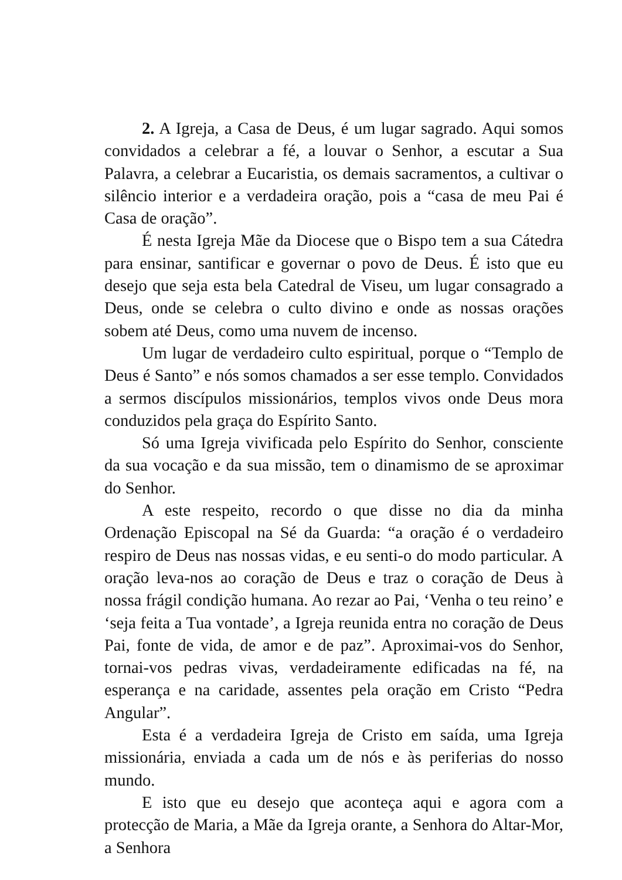2. A Igreja, a Casa de Deus, é um lugar sagrado. Aqui somos convidados a celebrar a fé, a louvar o Senhor, a escutar a Sua Palavra, a celebrar a Eucaristia, os demais sacramentos, a cultivar o silêncio interior e a verdadeira oração, pois a “casa de meu Pai é Casa de oração”.
É nesta Igreja Mãe da Diocese que o Bispo tem a sua Cátedra para ensinar, santificar e governar o povo de Deus. É isto que eu desejo que seja esta bela Catedral de Viseu, um lugar consagrado a Deus, onde se celebra o culto divino e onde as nossas orações sobem até Deus, como uma nuvem de incenso.
Um lugar de verdadeiro culto espiritual, porque o “Templo de Deus é Santo” e nós somos chamados a ser esse templo. Convidados a sermos discípulos missionários, templos vivos onde Deus mora conduzidos pela graça do Espírito Santo.
Só uma Igreja vivificada pelo Espírito do Senhor, consciente da sua vocação e da sua missão, tem o dinamismo de se aproximar do Senhor.
A este respeito, recordo o que disse no dia da minha Ordenação Episcopal na Sé da Guarda: “a oração é o verdadeiro respiro de Deus nas nossas vidas, e eu senti-o do modo particular. A oração leva-nos ao coração de Deus e traz o coração de Deus à nossa frágil condição humana. Ao rezar ao Pai, ‘Venha o teu reino’ e ‘seja feita a Tua vontade’, a Igreja reunida entra no coração de Deus Pai, fonte de vida, de amor e de paz”. Aproximai-vos do Senhor, tornai-vos pedras vivas, verdadeiramente edificadas na fé, na esperança e na caridade, assentes pela oração em Cristo “Pedra Angular”.
Esta é a verdadeira Igreja de Cristo em saída, uma Igreja missionária, enviada a cada um de nós e às periferias do nosso mundo.
E isto que eu desejo que aconteça aqui e agora com a protecção de Maria, a Mãe da Igreja orante, a Senhora do Altar-Mor, a Senhora